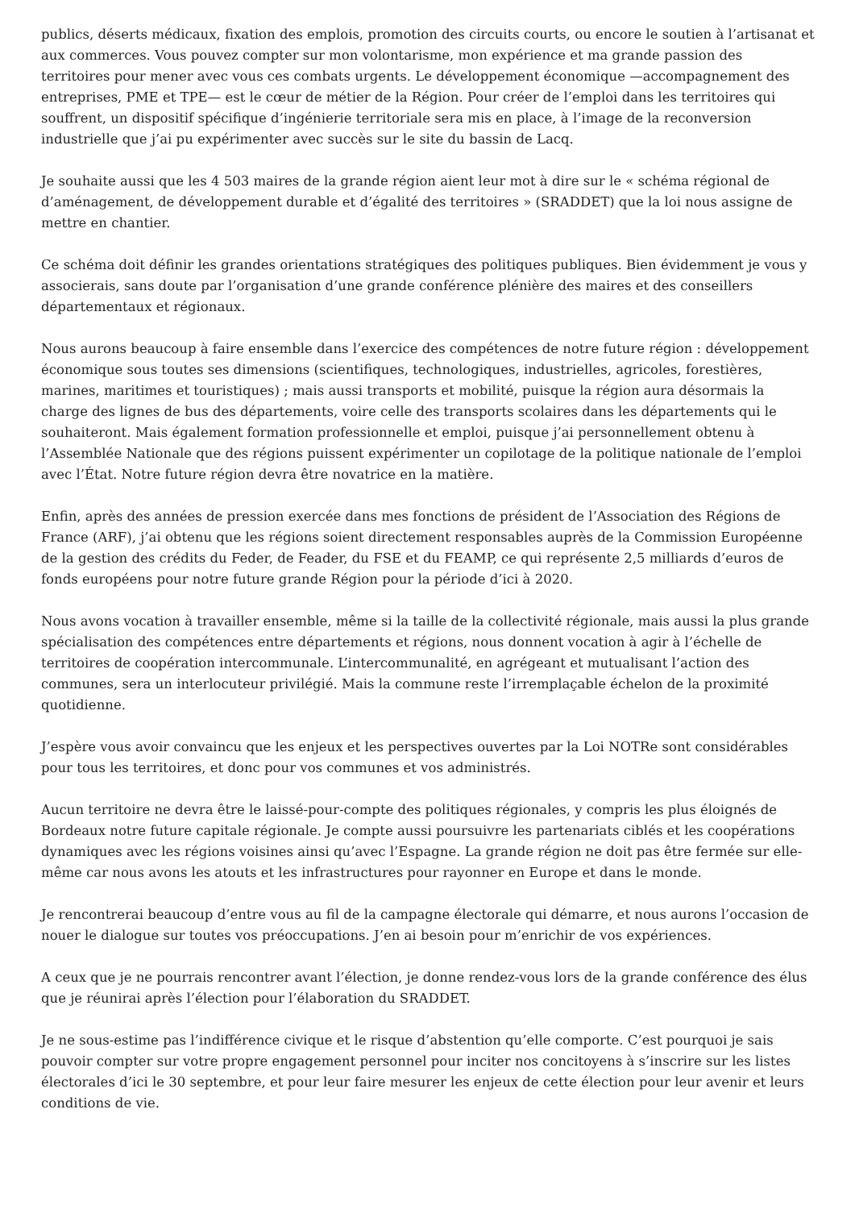publics, déserts médicaux, fixation des emplois, promotion des circuits courts, ou encore le soutien à l’artisanat et aux commerces. Vous pouvez compter sur mon volontarisme, mon expérience et ma grande passion des territoires pour mener avec vous ces combats urgents. Le développement économique —accompagnement des entreprises, PME et TPE— est le cœur de métier de la Région. Pour créer de l’emploi dans les territoires qui souffrent, un dispositif spécifique d’ingénierie territoriale sera mis en place, à l’image de la reconversion industrielle que j’ai pu expérimenter avec succès sur le site du bassin de Lacq.
Je souhaite aussi que les 4 503 maires de la grande région aient leur mot à dire sur le « schéma régional de d’aménagement, de développement durable et d’égalité des territoires » (SRADDET) que la loi nous assigne de mettre en chantier.
Ce schéma doit définir les grandes orientations stratégiques des politiques publiques. Bien évidemment je vous y associerais, sans doute par l’organisation d’une grande conférence plénière des maires et des conseillers départementaux et régionaux.
Nous aurons beaucoup à faire ensemble dans l’exercice des compétences de notre future région : développement économique sous toutes ses dimensions (scientifiques, technologiques, industrielles, agricoles, forestières, marines, maritimes et touristiques) ; mais aussi transports et mobilité, puisque la région aura désormais la charge des lignes de bus des départements, voire celle des transports scolaires dans les départements qui le souhaiteront. Mais également formation professionnelle et emploi, puisque j’ai personnellement obtenu à l’Assemblée Nationale que des régions puissent expérimenter un copilotage de la politique nationale de l’emploi avec l’État. Notre future région devra être novatrice en la matière.
Enfin, après des années de pression exercée dans mes fonctions de président de l’Association des Régions de France (ARF), j’ai obtenu que les régions soient directement responsables auprès de la Commission Européenne de la gestion des crédits du Feder, de Feader, du FSE et du FEAMP, ce qui représente 2,5 milliards d’euros de fonds européens pour notre future grande Région pour la période d’ici à 2020.
Nous avons vocation à travailler ensemble, même si la taille de la collectivité régionale, mais aussi la plus grande spécialisation des compétences entre départements et régions, nous donnent vocation à agir à l’échelle de territoires de coopération intercommunale. L’intercommunalité, en agrégeant et mutualisant l’action des communes, sera un interlocuteur privilégié. Mais la commune reste l’irremplaçable échelon de la proximité quotidienne.
J’espère vous avoir convaincu que les enjeux et les perspectives ouvertes par la Loi NOTRe sont considérables pour tous les territoires, et donc pour vos communes et vos administrés.
Aucun territoire ne devra être le laissé-pour-compte des politiques régionales, y compris les plus éloignés de Bordeaux notre future capitale régionale. Je compte aussi poursuivre les partenariats ciblés et les coopérations dynamiques avec les régions voisines ainsi qu’avec l’Espagne. La grande région ne doit pas être fermée sur elle-même car nous avons les atouts et les infrastructures pour rayonner en Europe et dans le monde.
Je rencontrerai beaucoup d’entre vous au fil de la campagne électorale qui démarre, et nous aurons l’occasion de nouer le dialogue sur toutes vos préoccupations. J’en ai besoin pour m’enrichir de vos expériences.
A ceux que je ne pourrais rencontrer avant l’élection, je donne rendez-vous lors de la grande conférence des élus que je réunirai après l’élection pour l’élaboration du SRADDET.
Je ne sous-estime pas l’indifférence civique et le risque d’abstention qu’elle comporte. C’est pourquoi je sais pouvoir compter sur votre propre engagement personnel pour inciter nos concitoyens à s’inscrire sur les listes électorales d’ici le 30 septembre, et pour leur faire mesurer les enjeux de cette élection pour leur avenir et leurs conditions de vie.